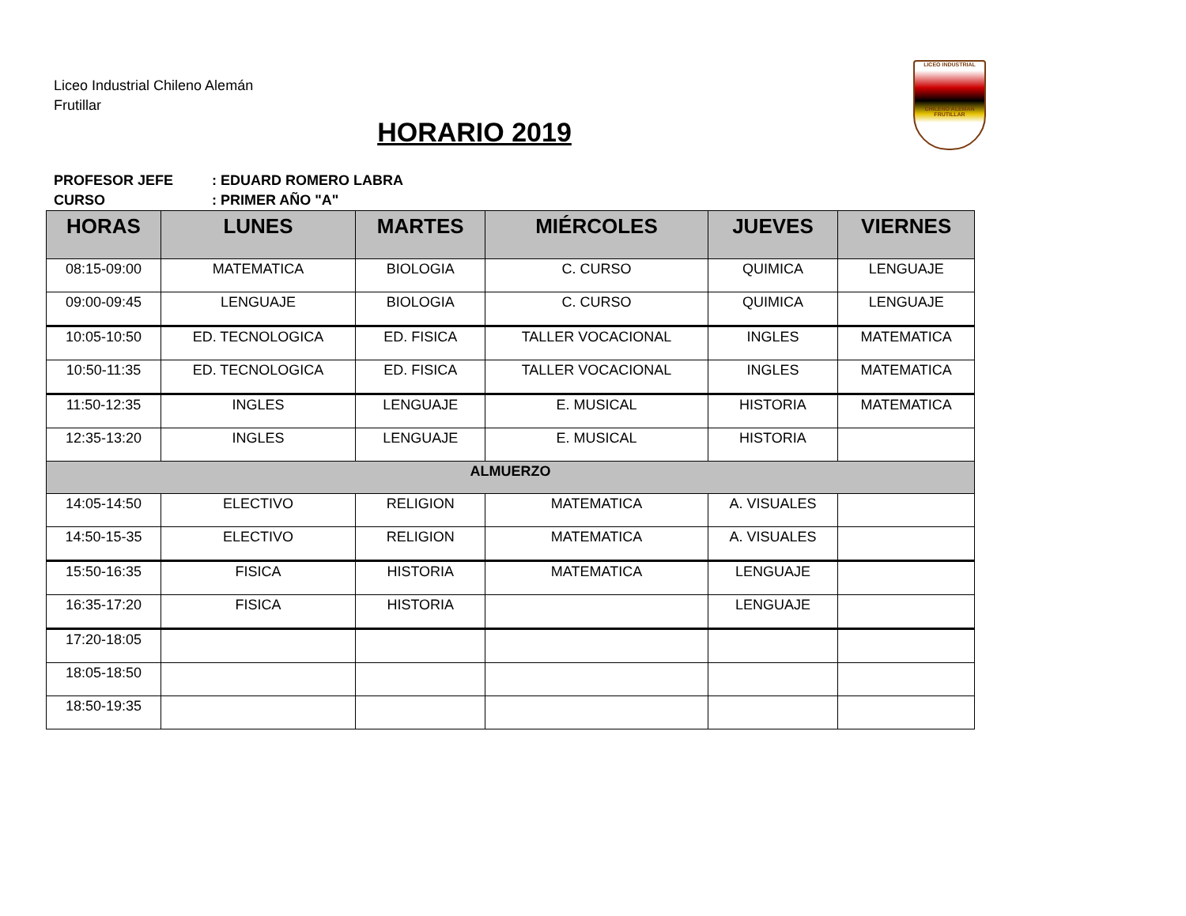Liceo Industrial Chileno Alemán
Frutillar
HORARIO 2019
LICEO INDUSTRIAL
CHILENO ALEMAN FRUTILLAR
PROFESOR JEFE: EDUARD ROMERO LABRA
CURSO: PRIMER AÑO "A"
| HORAS | LUNES | MARTES | MIÉRCOLES | JUEVES | VIERNES |
| --- | --- | --- | --- | --- | --- |
| 08:15-09:00 | MATEMATICA | BIOLOGIA | C. CURSO | QUIMICA | LENGUAJE |
| 09:00-09:45 | LENGUAJE | BIOLOGIA | C. CURSO | QUIMICA | LENGUAJE |
| 10:05-10:50 | ED. TECNOLOGICA | ED. FISICA | TALLER VOCACIONAL | INGLES | MATEMATICA |
| 10:50-11:35 | ED. TECNOLOGICA | ED. FISICA | TALLER VOCACIONAL | INGLES | MATEMATICA |
| 11:50-12:35 | INGLES | LENGUAJE | E. MUSICAL | HISTORIA | MATEMATICA |
| 12:35-13:20 | INGLES | LENGUAJE | E. MUSICAL | HISTORIA | |
| ALMUERZO | | | | | |
| 14:05-14:50 | ELECTIVO | RELIGION | MATEMATICA | A. VISUALES | |
| 14:50-15-35 | ELECTIVO | RELIGION | MATEMATICA | A. VISUALES | |
| 15:50-16:35 | FISICA | HISTORIA | MATEMATICA | LENGUAJE | |
| 16:35-17:20 | FISICA | HISTORIA | | LENGUAJE | |
| 17:20-18:05 | | | | | |
| 18:05-18:50 | | | | | |
| 18:50-19:35 | | | | | |